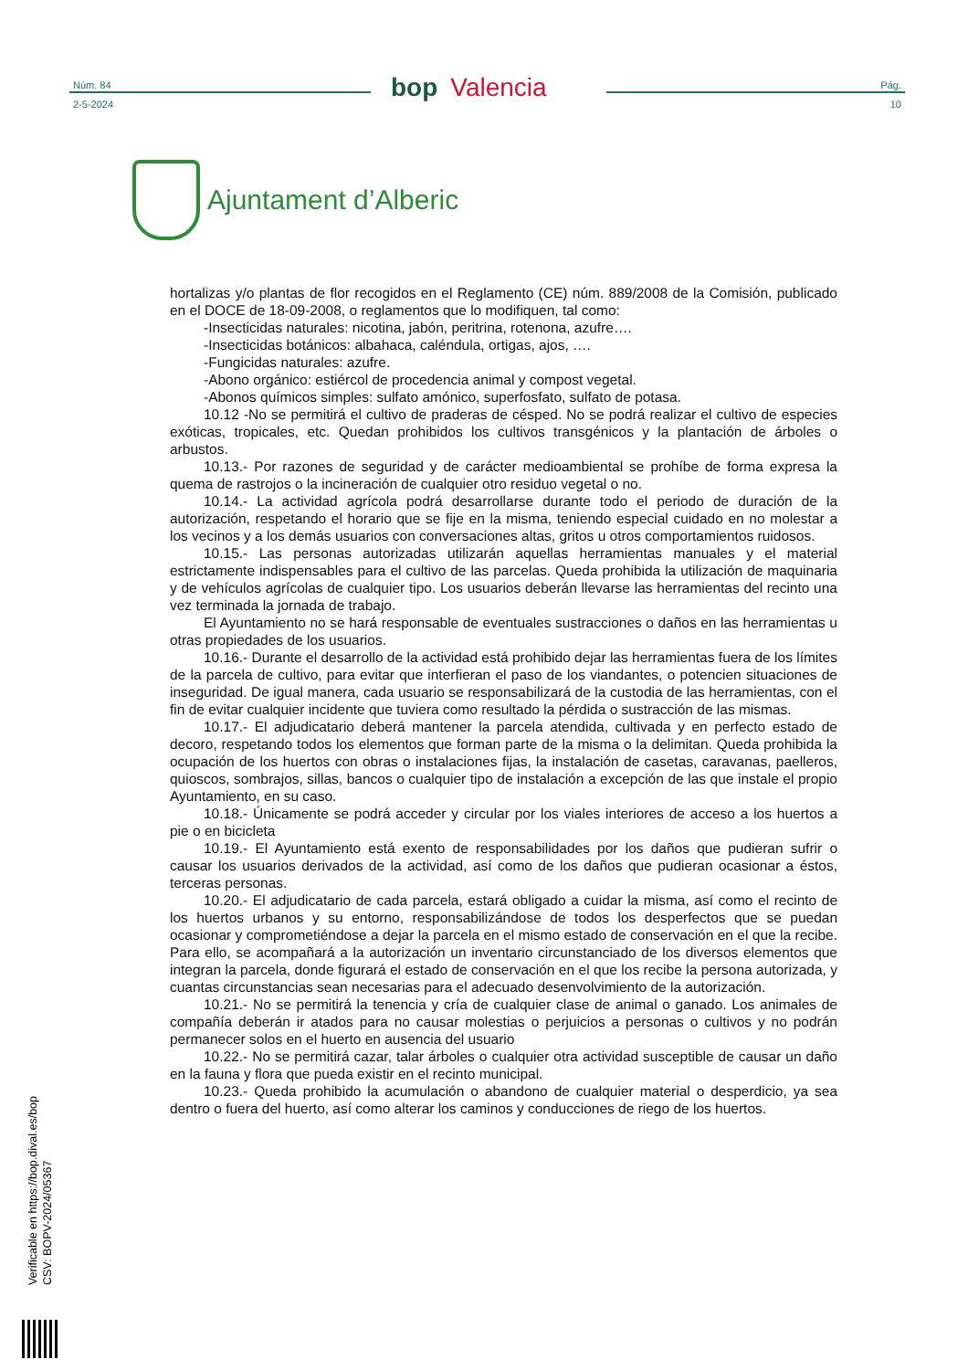Núm. 84
2-5-2024
bop Valencia
Pág.
10
Ajuntament d’Alberic
hortalizas y/o plantas de flor recogidos en el Reglamento (CE) núm. 889/2008 de la Comisión, publicado en el DOCE de 18-09-2008, o reglamentos que lo modifiquen, tal como:
-Insecticidas naturales: nicotina, jabón, peritrina, rotenona, azufre….
-Insecticidas botánicos: albahaca, caléndula, ortigas, ajos, ….
-Fungicidas naturales: azufre.
-Abono orgánico: estiércol de procedencia animal y compost vegetal.
-Abonos químicos simples: sulfato amónico, superfosfato, sulfato de potasa.
10.12 -No se permitirá el cultivo de praderas de césped. No se podrá realizar el cultivo de especies exóticas, tropicales, etc. Quedan prohibidos los cultivos transgénicos y la plantación de árboles o arbustos.
10.13.- Por razones de seguridad y de carácter medioambiental se prohíbe de forma expresa la quema de rastrojos o la incineración de cualquier otro residuo vegetal o no.
10.14.- La actividad agrícola podrá desarrollarse durante todo el periodo de duración de la autorización, respetando el horario que se fije en la misma, teniendo especial cuidado en no molestar a los vecinos y a los demás usuarios con conversaciones altas, gritos u otros comportamientos ruidosos.
10.15.- Las personas autorizadas utilizarán aquellas herramientas manuales y el material estrictamente indispensables para el cultivo de las parcelas. Queda prohibida la utilización de maquinaria y de vehículos agrícolas de cualquier tipo. Los usuarios deberán llevarse las herramientas del recinto una vez terminada la jornada de trabajo.
El Ayuntamiento no se hará responsable de eventuales sustracciones o daños en las herramientas u otras propiedades de los usuarios.
10.16.- Durante el desarrollo de la actividad está prohibido dejar las herramientas fuera de los límites de la parcela de cultivo, para evitar que interfieran el paso de los viandantes, o potencien situaciones de inseguridad. De igual manera, cada usuario se responsabilizará de la custodia de las herramientas, con el fin de evitar cualquier incidente que tuviera como resultado la pérdida o sustracción de las mismas.
10.17.- El adjudicatario deberá mantener la parcela atendida, cultivada y en perfecto estado de decoro, respetando todos los elementos que forman parte de la misma o la delimitan. Queda prohibida la ocupación de los huertos con obras o instalaciones fijas, la instalación de casetas, caravanas, paelleros, quioscos, sombrajos, sillas, bancos o cualquier tipo de instalación a excepción de las que instale el propio Ayuntamiento, en su caso.
10.18.- Únicamente se podrá acceder y circular por los viales interiores de acceso a los huertos a pie o en bicicleta
10.19.- El Ayuntamiento está exento de responsabilidades por los daños que pudieran sufrir o causar los usuarios derivados de la actividad, así como de los daños que pudieran ocasionar a éstos, terceras personas.
10.20.- El adjudicatario de cada parcela, estará obligado a cuidar la misma, así como el recinto de los huertos urbanos y su entorno, responsabilizándose de todos los desperfectos que se puedan ocasionar y comprometiéndose a dejar la parcela en el mismo estado de conservación en el que la recibe. Para ello, se acompañará a la autorización un inventario circunstanciado de los diversos elementos que integran la parcela, donde figurará el estado de conservación en el que los recibe la persona autorizada, y cuantas circunstancias sean necesarias para el adecuado desenvolvimiento de la autorización.
10.21.- No se permitirá la tenencia y cría de cualquier clase de animal o ganado. Los animales de compañía deberán ir atados para no causar molestias o perjuicios a personas o cultivos y no podrán permanecer solos en el huerto en ausencia del usuario
10.22.- No se permitirá cazar, talar árboles o cualquier otra actividad susceptible de causar un daño en la fauna y flora que pueda existir en el recinto municipal.
10.23.- Queda prohibido la acumulación o abandono de cualquier material o desperdicio, ya sea dentro o fuera del huerto, así como alterar los caminos y conducciones de riego de los huertos.
Verificable en https://bop.dival.es/bop
CSV: BOPV-2024/05367